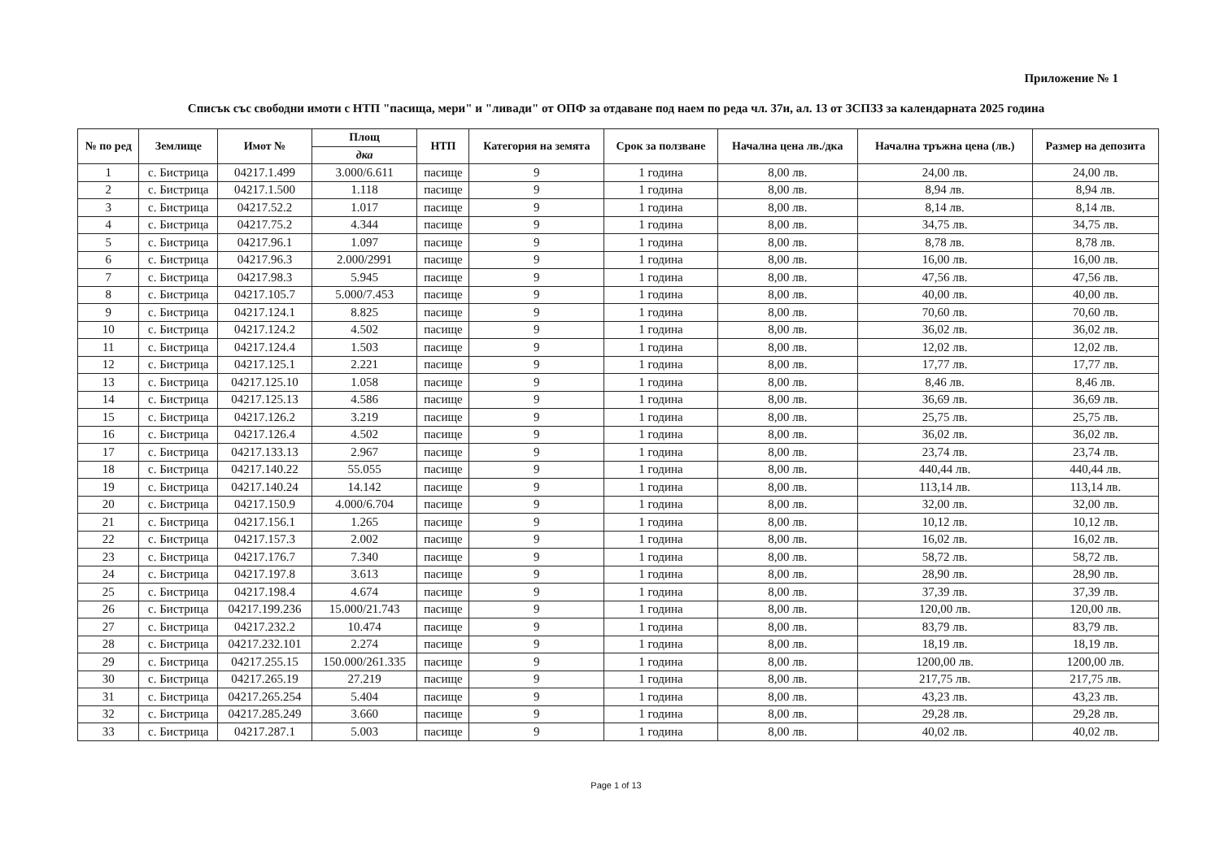Приложение № 1
Списък със свободни имоти с НТП "пасища, мери" и "ливади" от ОПФ за отдаване под наем по реда чл. 37и, ал. 13 от ЗСПЗЗ за календарната 2025 година
| № по ред | Землище | Имот № | Площ | НТП | Категория на земята | Срок за ползване | Начална цена лв./дка | Начална тръжна цена (лв.) | Размер на депозита |
| --- | --- | --- | --- | --- | --- | --- | --- | --- | --- |
| | | | дка | | | | | | |
| 1 | с. Бистрица | 04217.1.499 | 3.000/6.611 | пасище | 9 | 1 година | 8,00 лв. | 24,00 лв. | 24,00 лв. |
| 2 | с. Бистрица | 04217.1.500 | 1.118 | пасище | 9 | 1 година | 8,00 лв. | 8,94 лв. | 8,94 лв. |
| 3 | с. Бистрица | 04217.52.2 | 1.017 | пасище | 9 | 1 година | 8,00 лв. | 8,14 лв. | 8,14 лв. |
| 4 | с. Бистрица | 04217.75.2 | 4.344 | пасище | 9 | 1 година | 8,00 лв. | 34,75 лв. | 34,75 лв. |
| 5 | с. Бистрица | 04217.96.1 | 1.097 | пасище | 9 | 1 година | 8,00 лв. | 8,78 лв. | 8,78 лв. |
| 6 | с. Бистрица | 04217.96.3 | 2.000/2991 | пасище | 9 | 1 година | 8,00 лв. | 16,00 лв. | 16,00 лв. |
| 7 | с. Бистрица | 04217.98.3 | 5.945 | пасище | 9 | 1 година | 8,00 лв. | 47,56 лв. | 47,56 лв. |
| 8 | с. Бистрица | 04217.105.7 | 5.000/7.453 | пасище | 9 | 1 година | 8,00 лв. | 40,00 лв. | 40,00 лв. |
| 9 | с. Бистрица | 04217.124.1 | 8.825 | пасище | 9 | 1 година | 8,00 лв. | 70,60 лв. | 70,60 лв. |
| 10 | с. Бистрица | 04217.124.2 | 4.502 | пасище | 9 | 1 година | 8,00 лв. | 36,02 лв. | 36,02 лв. |
| 11 | с. Бистрица | 04217.124.4 | 1.503 | пасище | 9 | 1 година | 8,00 лв. | 12,02 лв. | 12,02 лв. |
| 12 | с. Бистрица | 04217.125.1 | 2.221 | пасище | 9 | 1 година | 8,00 лв. | 17,77 лв. | 17,77 лв. |
| 13 | с. Бистрица | 04217.125.10 | 1.058 | пасище | 9 | 1 година | 8,00 лв. | 8,46 лв. | 8,46 лв. |
| 14 | с. Бистрица | 04217.125.13 | 4.586 | пасище | 9 | 1 година | 8,00 лв. | 36,69 лв. | 36,69 лв. |
| 15 | с. Бистрица | 04217.126.2 | 3.219 | пасище | 9 | 1 година | 8,00 лв. | 25,75 лв. | 25,75 лв. |
| 16 | с. Бистрица | 04217.126.4 | 4.502 | пасище | 9 | 1 година | 8,00 лв. | 36,02 лв. | 36,02 лв. |
| 17 | с. Бистрица | 04217.133.13 | 2.967 | пасище | 9 | 1 година | 8,00 лв. | 23,74 лв. | 23,74 лв. |
| 18 | с. Бистрица | 04217.140.22 | 55.055 | пасище | 9 | 1 година | 8,00 лв. | 440,44 лв. | 440,44 лв. |
| 19 | с. Бистрица | 04217.140.24 | 14.142 | пасище | 9 | 1 година | 8,00 лв. | 113,14 лв. | 113,14 лв. |
| 20 | с. Бистрица | 04217.150.9 | 4.000/6.704 | пасище | 9 | 1 година | 8,00 лв. | 32,00 лв. | 32,00 лв. |
| 21 | с. Бистрица | 04217.156.1 | 1.265 | пасище | 9 | 1 година | 8,00 лв. | 10,12 лв. | 10,12 лв. |
| 22 | с. Бистрица | 04217.157.3 | 2.002 | пасище | 9 | 1 година | 8,00 лв. | 16,02 лв. | 16,02 лв. |
| 23 | с. Бистрица | 04217.176.7 | 7.340 | пасище | 9 | 1 година | 8,00 лв. | 58,72 лв. | 58,72 лв. |
| 24 | с. Бистрица | 04217.197.8 | 3.613 | пасище | 9 | 1 година | 8,00 лв. | 28,90 лв. | 28,90 лв. |
| 25 | с. Бистрица | 04217.198.4 | 4.674 | пасище | 9 | 1 година | 8,00 лв. | 37,39 лв. | 37,39 лв. |
| 26 | с. Бистрица | 04217.199.236 | 15.000/21.743 | пасище | 9 | 1 година | 8,00 лв. | 120,00 лв. | 120,00 лв. |
| 27 | с. Бистрица | 04217.232.2 | 10.474 | пасище | 9 | 1 година | 8,00 лв. | 83,79 лв. | 83,79 лв. |
| 28 | с. Бистрица | 04217.232.101 | 2.274 | пасище | 9 | 1 година | 8,00 лв. | 18,19 лв. | 18,19 лв. |
| 29 | с. Бистрица | 04217.255.15 | 150.000/261.335 | пасище | 9 | 1 година | 8,00 лв. | 1200,00 лв. | 1200,00 лв. |
| 30 | с. Бистрица | 04217.265.19 | 27.219 | пасище | 9 | 1 година | 8,00 лв. | 217,75 лв. | 217,75 лв. |
| 31 | с. Бистрица | 04217.265.254 | 5.404 | пасище | 9 | 1 година | 8,00 лв. | 43,23 лв. | 43,23 лв. |
| 32 | с. Бистрица | 04217.285.249 | 3.660 | пасище | 9 | 1 година | 8,00 лв. | 29,28 лв. | 29,28 лв. |
| 33 | с. Бистрица | 04217.287.1 | 5.003 | пасище | 9 | 1 година | 8,00 лв. | 40,02 лв. | 40,02 лв. |
Page 1 of 13